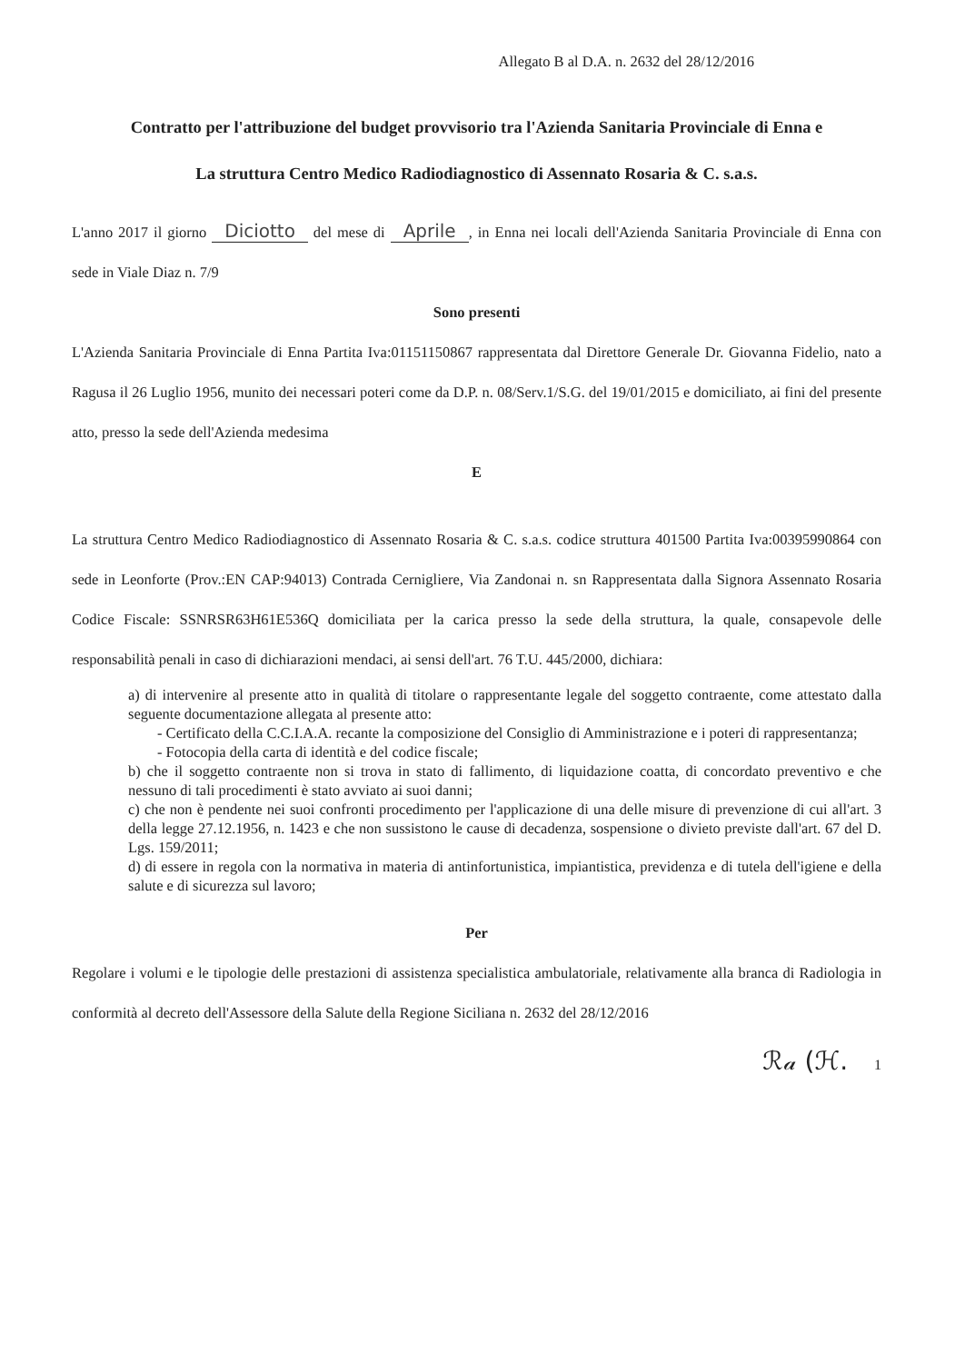Allegato B al D.A. n. 2632 del 28/12/2016
Contratto per l'attribuzione del budget provvisorio tra l'Azienda Sanitaria Provinciale di Enna e
La struttura Centro Medico Radiodiagnostico di Assennato Rosaria & C. s.a.s.
L'anno 2017 il giorno Diciotto del mese di Aprile, in Enna nei locali dell'Azienda Sanitaria Provinciale di Enna con sede in Viale Diaz n. 7/9
Sono presenti
L'Azienda Sanitaria Provinciale di Enna Partita Iva:01151150867 rappresentata dal Direttore Generale Dr. Giovanna Fidelio, nato a Ragusa il 26 Luglio 1956, munito dei necessari poteri come da D.P. n. 08/Serv.1/S.G. del 19/01/2015 e domiciliato, ai fini del presente atto, presso la sede dell'Azienda medesima
E
La struttura Centro Medico Radiodiagnostico di Assennato Rosaria & C. s.a.s. codice struttura 401500 Partita Iva:00395990864 con sede in Leonforte (Prov.:EN CAP:94013) Contrada Cernigliere, Via Zandonai n. sn Rappresentata dalla Signora Assennato Rosaria Codice Fiscale: SSNRSR63H61E536Q domiciliata per la carica presso la sede della struttura, la quale, consapevole delle responsabilità penali in caso di dichiarazioni mendaci, ai sensi dell'art. 76 T.U. 445/2000, dichiara:
a) di intervenire al presente atto in qualità di titolare o rappresentante legale del soggetto contraente, come attestato dalla seguente documentazione allegata al presente atto:
- Certificato della C.C.I.A.A. recante la composizione del Consiglio di Amministrazione e i poteri di rappresentanza;
- Fotocopia della carta di identità e del codice fiscale;
b) che il soggetto contraente non si trova in stato di fallimento, di liquidazione coatta, di concordato preventivo e che nessuno di tali procedimenti è stato avviato ai suoi danni;
c) che non è pendente nei suoi confronti procedimento per l'applicazione di una delle misure di prevenzione di cui all'art. 3 della legge 27.12.1956, n. 1423 e che non sussistono le cause di decadenza, sospensione o divieto previste dall'art. 67 del D. Lgs. 159/2011;
d) di essere in regola con la normativa in materia di antinfortunistica, impiantistica, previdenza e di tutela dell'igiene e della salute e di sicurezza sul lavoro;
Per
Regolare i volumi e le tipologie delle prestazioni di assistenza specialistica ambulatoriale, relativamente alla branca di Radiologia in conformità al decreto dell'Assessore della Salute della Regione Siciliana n. 2632 del 28/12/2016
ℛ𝒶 (ℋ. 1